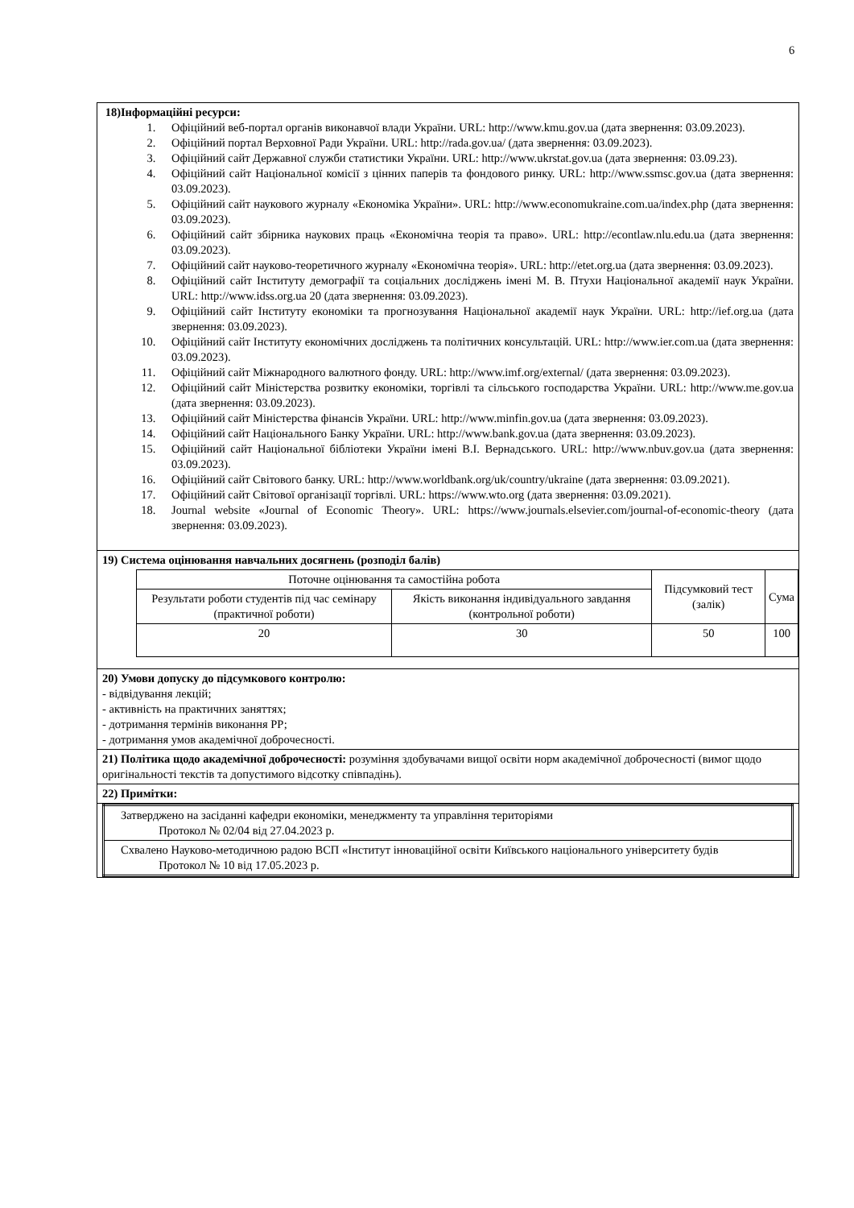6
| 18)Інформаційні ресурси: 1. Офіційний веб-портал органів виконавчої влади України. URL: http://www.kmu.gov.ua (дата звернення: 03.09.2023). 2. Офіційний портал Верховної Ради України. URL: http://rada.gov.ua/ (дата звернення: 03.09.2023). 3. Офіційний сайт Державної служби статистики України. URL: http://www.ukrstat.gov.ua (дата звернення: 03.09.23). 4. Офіційний сайт Національної комісії з цінних паперів та фондового ринку. URL: http://www.ssmsc.gov.ua (дата звернення: 03.09.2023). 5. Офіційний сайт наукового журналу «Економіка України». URL: http://www.economukraine.com.ua/index.php (дата звернення: 03.09.2023). 6. Офіційний сайт збірника наукових праць «Економічна теорія та право». URL: http://econtlaw.nlu.edu.ua (дата звернення: 03.09.2023). 7. Офіційний сайт науково-теоретичного журналу «Економічна теорія». URL: http://etet.org.ua (дата звернення: 03.09.2023). 8. Офіційний сайт Інституту демографії та соціальних досліджень імені М. В. Птухи Національної академії наук України. URL: http://www.idss.org.ua 20 (дата звернення: 03.09.2023). 9. Офіційний сайт Інституту економіки та прогнозування Національної академії наук України. URL: http://ief.org.ua (дата звернення: 03.09.2023). 10. Офіційний сайт Інституту економічних досліджень та політичних консультацій. URL: http://www.ier.com.ua (дата звернення: 03.09.2023). 11. Офіційний сайт Міжнародного валютного фонду. URL: http://www.imf.org/external/ (дата звернення: 03.09.2023). 12. Офіційний сайт Міністерства розвитку економіки, торгівлі та сільського господарства України. URL: http://www.me.gov.ua (дата звернення: 03.09.2023). 13. Офіційний сайт Міністерства фінансів України. URL: http://www.minfin.gov.ua (дата звернення: 03.09.2023). 14. Офіційний сайт Національного Банку України. URL: http://www.bank.gov.ua (дата звернення: 03.09.2023). 15. Офіційний сайт Національної бібліотеки України імені В.І. Вернадського. URL: http://www.nbuv.gov.ua (дата звернення: 03.09.2023). 16. Офіційний сайт Світового банку. URL: http://www.worldbank.org/uk/country/ukraine (дата звернення: 03.09.2021). 17. Офіційний сайт Світової організації торгівлі. URL: https://www.wto.org (дата звернення: 03.09.2021). 18. Journal website «Journal of Economic Theory». URL: https://www.journals.elsevier.com/journal-of-economic-theory (дата звернення: 03.09.2023). |
| 19) Система оцінювання навчальних досягнень (розподіл балів) / Поточне оцінювання та самостійна робота / / Підсумковий тест (залік) / Сума / / Результати роботи студентів під час семінару (практичної роботи) / Якість виконання індивідуального завдання (контрольної роботи) / / / / 20 / 30 / 50 / 100 / |
| 20) Умови допуску до підсумкового контролю: - відвідування лекцій; - активність на практичних заняттях; - дотримання термінів виконання РР; - дотримання умов академічної доброчесності. |
| 21) Політика щодо академічної доброчесності: розуміння здобувачами вищої освіти норм академічної доброчесності (вимог щодо оригінальності текстів та допустимого відсотку співпадінь). |
| 22) Примітки: |
| / Затверджено на засіданні кафедри економіки, менеджменту та управління територіями Протокол № 02/04 від 27.04.2023 р. / / Схвалено Науково-методичною радою ВСП «Інститут інноваційної освіти Київського національного університету будів Протокол № 10 від 17.05.2023 р. / |